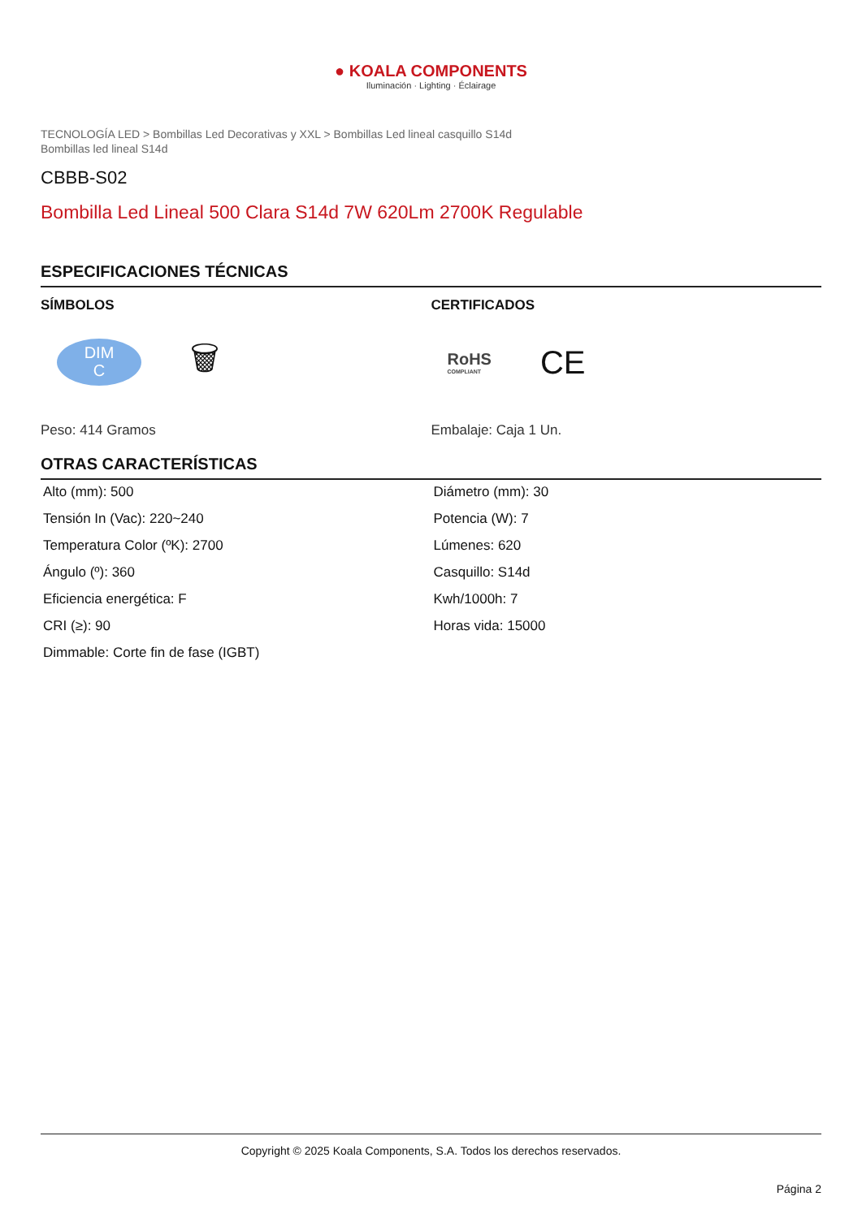● KOALA COMPONENTS
Iluminación · Lighting · Éclairage
TECNOLOGÍA LED > Bombillas Led Decorativas y XXL > Bombillas Led lineal casquillo S14d
Bombillas led lineal S14d
CBBB-S02
Bombilla Led Lineal 500 Clara S14d 7W 620Lm 2700K Regulable
ESPECIFICACIONES TÉCNICAS
SÍMBOLOS
DIM
C
🗑
Peso: 414 Gramos
CERTIFICADOS
RoHS
COMPLIANT
CE
Embalaje: Caja 1 Un.
OTRAS CARACTERÍSTICAS
| Alto (mm): 500 | Diámetro (mm): 30 |
| Tensión In (Vac): 220~240 | Potencia (W): 7 |
| Temperatura Color (ºK): 2700 | Lúmenes: 620 |
| Ángulo (º): 360 | Casquillo: S14d |
| Eficiencia energética: F | Kwh/1000h: 7 |
| CRI (≥): 90 | Horas vida: 15000 |
| Dimmable: Corte fin de fase (IGBT) | |
Copyright © 2025 Koala Components, S.A. Todos los derechos reservados.
Página 2